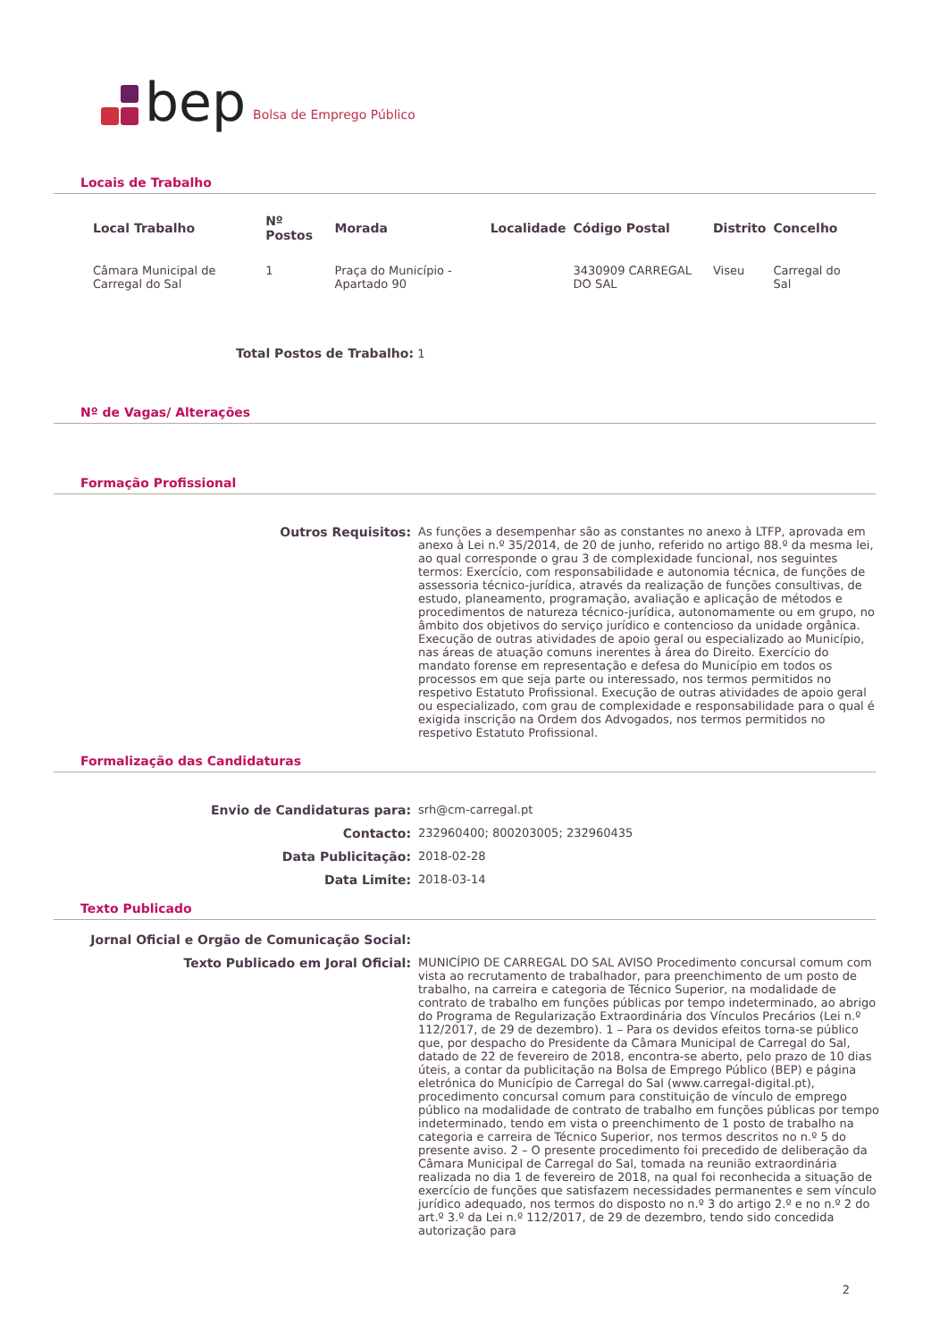bep Bolsa de Emprego Público
Locais de Trabalho
| Local Trabalho | Nº Postos | Morada | Localidade | Código Postal | Distrito | Concelho |
| --- | --- | --- | --- | --- | --- | --- |
| Câmara Municipal de Carregal do Sal | 1 | Praça do Município - Apartado 90 | | 3430909 CARREGAL DO SAL | Viseu | Carregal do Sal |
Total Postos de Trabalho: 1
Nº de Vagas/ Alterações
Formação Profissional
Outros Requisitos: As funções a desempenhar são as constantes no anexo à LTFP, aprovada em anexo à Lei n.º 35/2014, de 20 de junho, referido no artigo 88.º da mesma lei, ao qual corresponde o grau 3 de complexidade funcional, nos seguintes termos: Exercício, com responsabilidade e autonomia técnica, de funções de assessoria técnico-jurídica, através da realização de funções consultivas, de estudo, planeamento, programação, avaliação e aplicação de métodos e procedimentos de natureza técnico-jurídica, autonomamente ou em grupo, no âmbito dos objetivos do serviço jurídico e contencioso da unidade orgânica. Execução de outras atividades de apoio geral ou especializado ao Município, nas áreas de atuação comuns inerentes à área do Direito. Exercício do mandato forense em representação e defesa do Município em todos os processos em que seja parte ou interessado, nos termos permitidos no respetivo Estatuto Profissional. Execução de outras atividades de apoio geral ou especializado, com grau de complexidade e responsabilidade para o qual é exigida inscrição na Ordem dos Advogados, nos termos permitidos no respetivo Estatuto Profissional.
Formalização das Candidaturas
Envio de Candidaturas para: srh@cm-carregal.pt Contacto: 232960400; 800203005; 232960435 Data Publicitação: 2018-02-28 Data Limite: 2018-03-14
Texto Publicado
Jornal Oficial e Orgão de Comunicação Social: Texto Publicado em Joral Oficial: MUNICÍPIO DE CARREGAL DO SAL AVISO Procedimento concursal comum com vista ao recrutamento de trabalhador, para preenchimento de um posto de trabalho, na carreira e categoria de Técnico Superior, na modalidade de contrato de trabalho em funções públicas por tempo indeterminado, ao abrigo do Programa de Regularização Extraordinária dos Vínculos Precários (Lei n.º 112/2017, de 29 de dezembro). 1 – Para os devidos efeitos torna-se público que, por despacho do Presidente da Câmara Municipal de Carregal do Sal, datado de 22 de fevereiro de 2018, encontra-se aberto, pelo prazo de 10 dias úteis, a contar da publicitação na Bolsa de Emprego Público (BEP) e página eletrónica do Município de Carregal do Sal (www.carregal-digital.pt), procedimento concursal comum para constituição de vínculo de emprego público na modalidade de contrato de trabalho em funções públicas por tempo indeterminado, tendo em vista o preenchimento de 1 posto de trabalho na categoria e carreira de Técnico Superior, nos termos descritos no n.º 5 do presente aviso. 2 – O presente procedimento foi precedido de deliberação da Câmara Municipal de Carregal do Sal, tomada na reunião extraordinária realizada no dia 1 de fevereiro de 2018, na qual foi reconhecida a situação de exercício de funções que satisfazem necessidades permanentes e sem vínculo jurídico adequado, nos termos do disposto no n.º 3 do artigo 2.º e no n.º 2 do art.º 3.º da Lei n.º 112/2017, de 29 de dezembro, tendo sido concedida autorização para
2